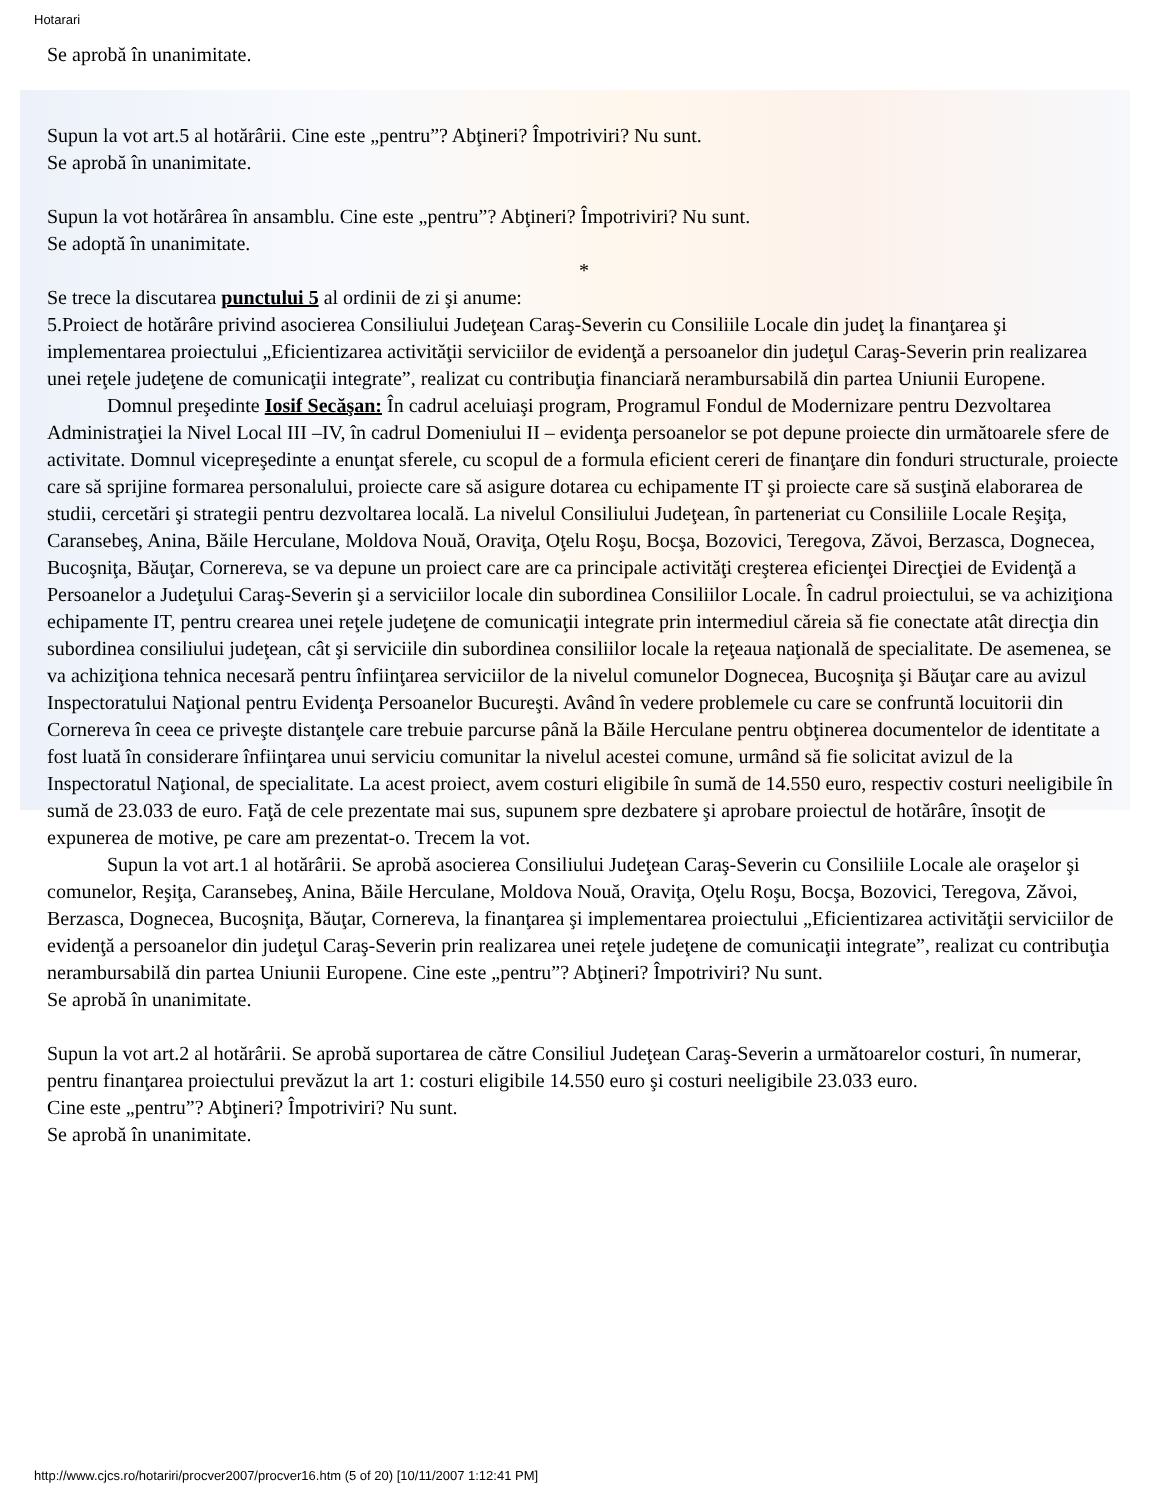Hotarari
Se aprobă în unanimitate.
Supun la vot art.5 al hotărârii. Cine este „pentru”? Abţineri? Împotriviri? Nu sunt.
Se aprobă în unanimitate.
Supun la vot hotărârea în ansamblu. Cine este „pentru”? Abţineri? Împotriviri? Nu sunt.
Se adoptă în unanimitate.
*
Se trece la discutarea punctului 5 al ordinii de zi şi anume:
5.Proiect de hotărâre privind asocierea Consiliului Judeţean Caraş-Severin cu Consiliile Locale din judeţ la finanţarea şi implementarea proiectului „Eficientizarea activităţii serviciilor de evidenţă a persoanelor din judeţul Caraş-Severin prin realizarea unei reţele judeţene de comunicaţii integrate”, realizat cu contribuţia financiară nerambursabilă din partea Uniunii Europene.
Domnul preşedinte Iosif Secăşan: În cadrul aceluiaşi program, Programul Fondul de Modernizare pentru Dezvoltarea Administraţiei la Nivel Local III –IV, în cadrul Domeniului II – evidenţa persoanelor se pot depune proiecte din următoarele sfere de activitate. Domnul vicepreşedinte a enunţat sferele, cu scopul de a formula eficient cereri de finanţare din fonduri structurale, proiecte care să sprijine formarea personalului, proiecte care să asigure dotarea cu echipamente IT şi proiecte care să susţină elaborarea de studii, cercetări şi strategii pentru dezvoltarea locală. La nivelul Consiliului Judeţean, în parteneriat cu Consiliile Locale Reşiţa, Caransebeş, Anina, Băile Herculane, Moldova Nouă, Oraviţa, Oţelu Roşu, Bocşa, Bozovici, Teregova, Zăvoi, Berzasca, Dognecea, Bucoşniţa, Băuţar, Cornereva, se va depune un proiect care are ca principale activităţi creşterea eficienţei Direcţiei de Evidenţă a Persoanelor a Judeţului Caraş-Severin şi a serviciilor locale din subordinea Consiliilor Locale. În cadrul proiectului, se va achiziţiona echipamente IT, pentru crearea unei reţele judeţene de comunicaţii integrate prin intermediul căreia să fie conectate atât direcţia din subordinea consiliului judeţean, cât şi serviciile din subordinea consiliilor locale la reţeaua naţională de specialitate. De asemenea, se va achiziţiona tehnica necesară pentru înfiinţarea serviciilor de la nivelul comunelor Dognecea, Bucoşniţa şi Băuţar care au avizul Inspectoratului Naţional pentru Evidenţa Persoanelor Bucureşti. Având în vedere problemele cu care se confruntă locuitorii din Cornereva în ceea ce priveşte distanţele care trebuie parcurse până la Băile Herculane pentru obţinerea documentelor de identitate a fost luată în considerare înfiinţarea unui serviciu comunitar la nivelul acestei comune, urmând să fie solicitat avizul de la Inspectoratul Naţional, de specialitate. La acest proiect, avem costuri eligibile în sumă de 14.550 euro, respectiv costuri neeligibile în sumă de 23.033 de euro. Faţă de cele prezentate mai sus, supunem spre dezbatere şi aprobare proiectul de hotărâre, însoţit de expunerea de motive, pe care am prezentat-o. Trecem la vot.
Supun la vot art.1 al hotărârii. Se aprobă asocierea Consiliului Judeţean Caraş-Severin cu Consiliile Locale ale oraşelor şi comunelor, Reşiţa, Caransebeş, Anina, Băile Herculane, Moldova Nouă, Oraviţa, Oţelu Roşu, Bocşa, Bozovici, Teregova, Zăvoi, Berzasca, Dognecea, Bucoşniţa, Băuţar, Cornereva, la finanţarea şi implementarea proiectului „Eficientizarea activităţii serviciilor de evidenţă a persoanelor din judeţul Caraş-Severin prin realizarea unei reţele judeţene de comunicaţii integrate”, realizat cu contribuţia nerambursabilă din partea Uniunii Europene. Cine este „pentru”? Abţineri? Împotriviri? Nu sunt.
Se aprobă în unanimitate.
Supun la vot art.2 al hotărârii. Se aprobă suportarea de către Consiliul Judeţean Caraş-Severin a următoarelor costuri, în numerar, pentru finanţarea proiectului prevăzut la art 1: costuri eligibile 14.550 euro şi costuri neeligibile 23.033 euro.
Cine este „pentru”? Abţineri? Împotriviri? Nu sunt.
Se aprobă în unanimitate.
http://www.cjcs.ro/hotariri/procver2007/procver16.htm (5 of 20) [10/11/2007 1:12:41 PM]